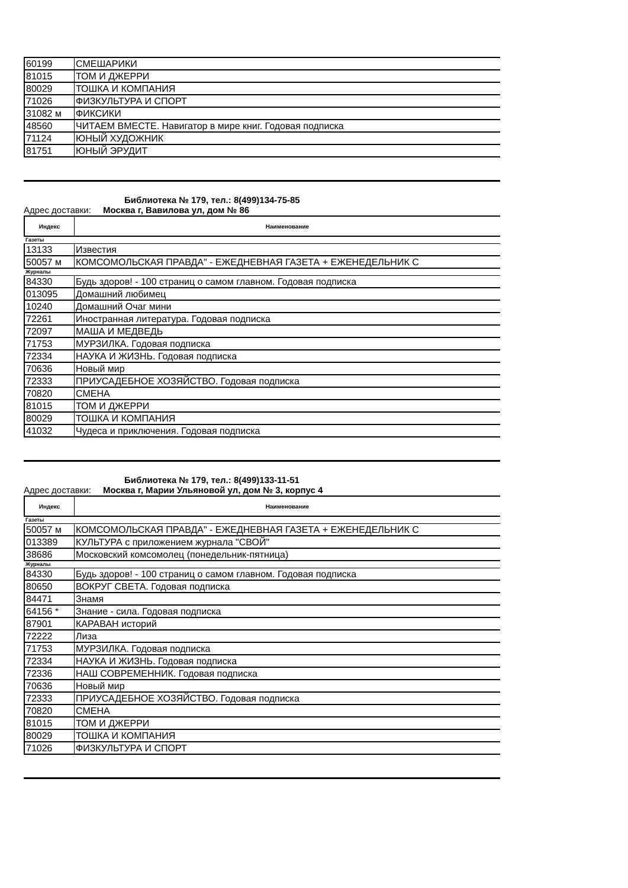| 60199 | СМЕШАРИКИ |
| 81015 | ТОМ И ДЖЕРРИ |
| 80029 | ТОШКА И КОМПАНИЯ |
| 71026 | ФИЗКУЛЬТУРА И СПОРТ |
| 31082 м | ФИКСИКИ |
| 48560 | ЧИТАЕМ ВМЕСТЕ. Навигатор в мире книг. Годовая подписка |
| 71124 | ЮНЫЙ ХУДОЖНИК |
| 81751 | ЮНЫЙ ЭРУДИТ |
Библиотека № 179, тел.: 8(499)134-75-85
Адрес доставки: Москва г, Вавилова ул, дом № 86
| Индекс | Наименование |
| --- | --- |
| Газеты | |
| 13133 | Известия |
| 50057 м | КОМСОМОЛЬСКАЯ ПРАВДА" - ЕЖЕДНЕВНАЯ ГАЗЕТА + ЕЖЕНЕДЕЛЬНИК С |
| Журналы | |
| 84330 | Будь здоров! - 100 страниц о самом главном. Годовая подписка |
| 013095 | Домашний любимец |
| 10240 | Домашний Очаг мини |
| 72261 | Иностранная литература. Годовая подписка |
| 72097 | МАША И МЕДВЕДЬ |
| 71753 | МУРЗИЛКА. Годовая подписка |
| 72334 | НАУКА И ЖИЗНЬ. Годовая подписка |
| 70636 | Новый мир |
| 72333 | ПРИУСАДЕБНОЕ ХОЗЯЙСТВО. Годовая подписка |
| 70820 | СМЕНА |
| 81015 | ТОМ И ДЖЕРРИ |
| 80029 | ТОШКА И КОМПАНИЯ |
| 41032 | Чудеса и приключения. Годовая подписка |
Библиотека № 179, тел.: 8(499)133-11-51
Адрес доставки: Москва г, Марии Ульяновой ул, дом № 3, корпус 4
| Индекс | Наименование |
| --- | --- |
| Газеты | |
| 50057 м | КОМСОМОЛЬСКАЯ ПРАВДА" - ЕЖЕДНЕВНАЯ ГАЗЕТА + ЕЖЕНЕДЕЛЬНИК С |
| 013389 | КУЛЬТУРА с приложением журнала "СВОЙ" |
| 38686 | Московский комсомолец (понедельник-пятница) |
| Журналы | |
| 84330 | Будь здоров! - 100 страниц о самом главном. Годовая подписка |
| 80650 | ВОКРУГ СВЕТА. Годовая подписка |
| 84471 | Знамя |
| 64156 * | Знание - сила. Годовая подписка |
| 87901 | КАРАВАН историй |
| 72222 | Лиза |
| 71753 | МУРЗИЛКА. Годовая подписка |
| 72334 | НАУКА И ЖИЗНЬ. Годовая подписка |
| 72336 | НАШ СОВРЕМЕННИК. Годовая подписка |
| 70636 | Новый мир |
| 72333 | ПРИУСАДЕБНОЕ ХОЗЯЙСТВО. Годовая подписка |
| 70820 | СМЕНА |
| 81015 | ТОМ И ДЖЕРРИ |
| 80029 | ТОШКА И КОМПАНИЯ |
| 71026 | ФИЗКУЛЬТУРА И СПОРТ |